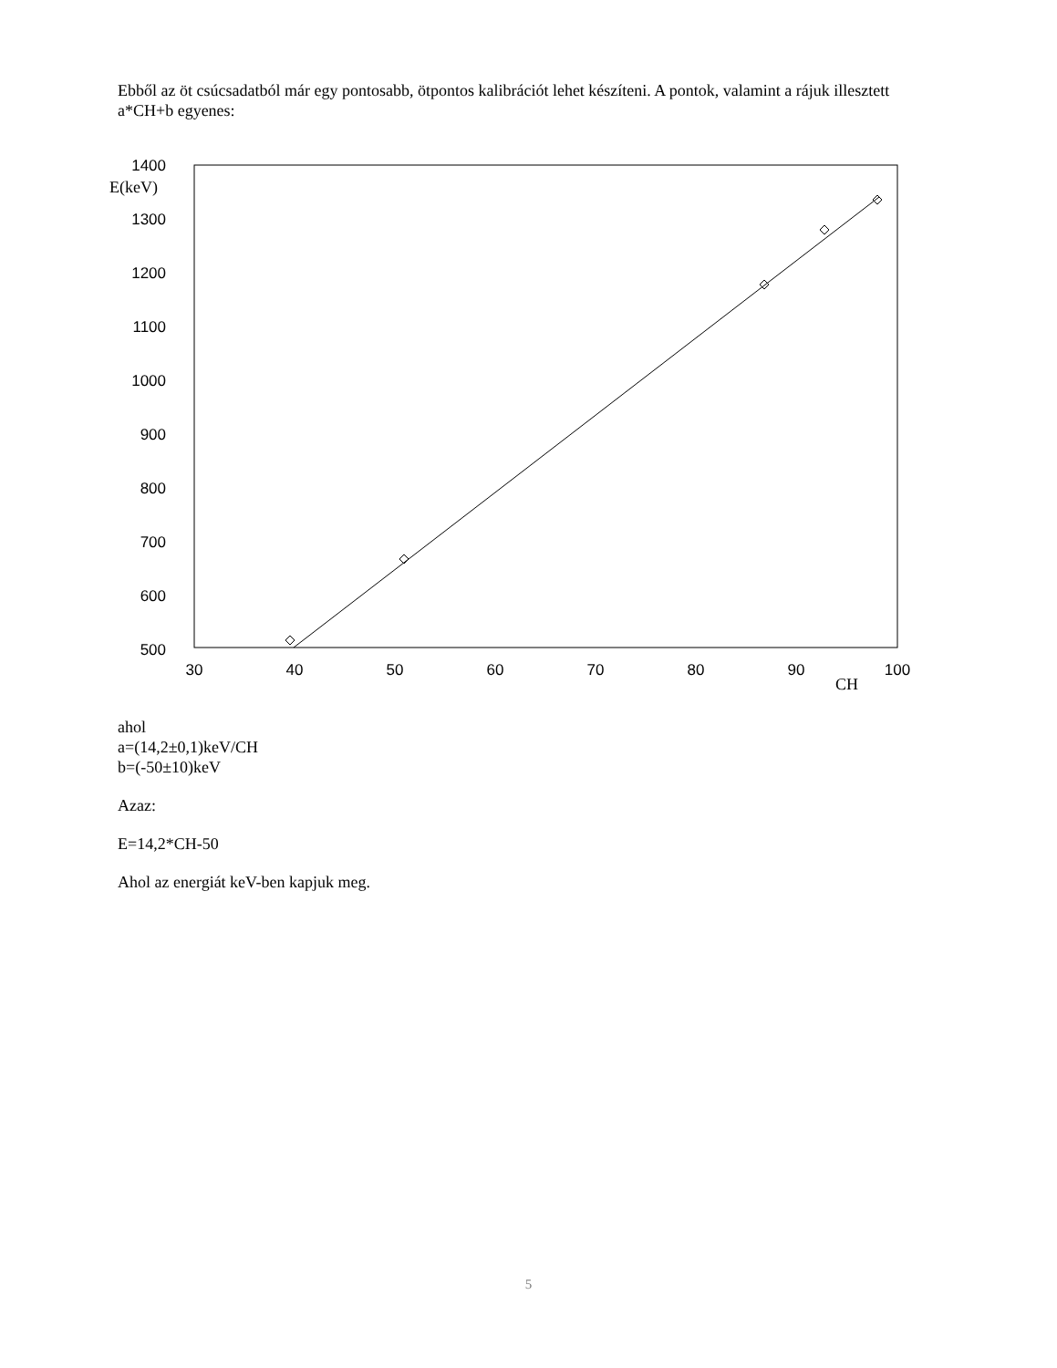Ebből az öt csúcsadatból már egy pontosabb, ötpontos kalibrációt lehet készíteni. A pontok, valamint a rájuk illesztett a*CH+b egyenes:
1400
1300
1200
1100
1000
900
800
700
600
500
E(keV)
30
40
50
60
70
80
90
100
CH
ahol
a=(14,2±0,1)keV/CH
b=(-50±10)keV
Azaz:
E=14,2*CH-50
Ahol az energiát keV-ben kapjuk meg.
5